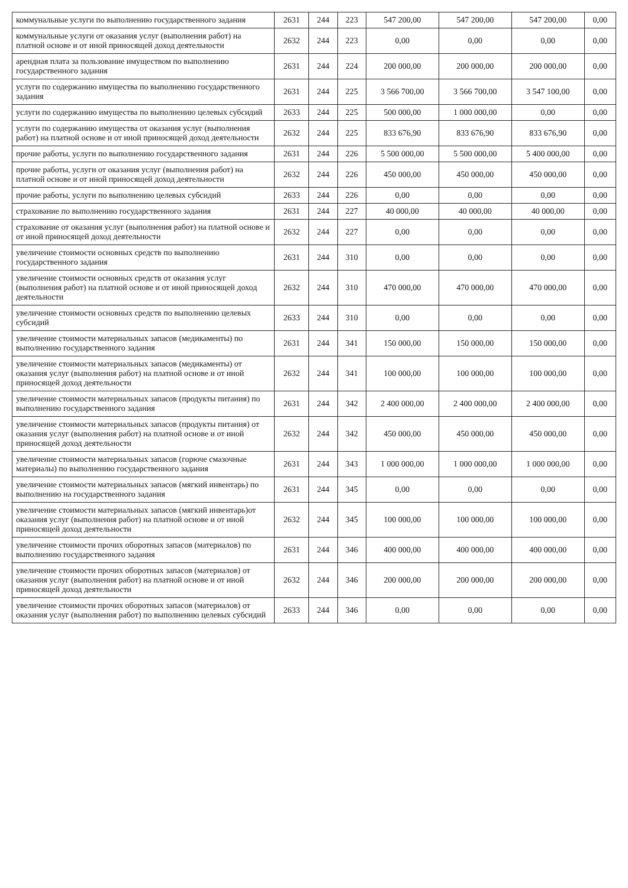| коммунальные услуги по выполнению государственного задания | 2631 | 244 | 223 | 547 200,00 | 547 200,00 | 547 200,00 | 0,00 |
| коммунальные услуги от оказания услуг (выполнения работ) на платной основе и от иной приносящей доход деятельности | 2632 | 244 | 223 | 0,00 | 0,00 | 0,00 | 0,00 |
| арендная плата за пользование имуществом по выполнению государственного задания | 2631 | 244 | 224 | 200 000,00 | 200 000,00 | 200 000,00 | 0,00 |
| услуги по содержанию имущества по выполнению государственного задания | 2631 | 244 | 225 | 3 566 700,00 | 3 566 700,00 | 3 547 100,00 | 0,00 |
| услуги по содержанию имущества по выполнению целевых субсидий | 2633 | 244 | 225 | 500 000,00 | 1 000 000,00 | 0,00 | 0,00 |
| услуги по содержанию имущества от оказания услуг (выполнения работ) на платной основе и от иной приносящей доход деятельности | 2632 | 244 | 225 | 833 676,90 | 833 676,90 | 833 676,90 | 0,00 |
| прочие работы, услуги по выполнению государственного задания | 2631 | 244 | 226 | 5 500 000,00 | 5 500 000,00 | 5 400 000,00 | 0,00 |
| прочие работы, услуги от оказания услуг (выполнения работ) на платной основе и от иной приносящей доход деятельности | 2632 | 244 | 226 | 450 000,00 | 450 000,00 | 450 000,00 | 0,00 |
| прочие работы, услуги по выполнению целевых субсидий | 2633 | 244 | 226 | 0,00 | 0,00 | 0,00 | 0,00 |
| страхование по выполнению государственного задания | 2631 | 244 | 227 | 40 000,00 | 40 000,00 | 40 000,00 | 0,00 |
| страхование от оказания услуг (выполнения работ) на платной основе и от иной приносящей доход деятельности | 2632 | 244 | 227 | 0,00 | 0,00 | 0,00 | 0,00 |
| увеличение стоимости основных средств по выполнению государственного задания | 2631 | 244 | 310 | 0,00 | 0,00 | 0,00 | 0,00 |
| увеличение стоимости основных средств от оказания услуг (выполнения работ) на платной основе и от иной приносящей доход деятельности | 2632 | 244 | 310 | 470 000,00 | 470 000,00 | 470 000,00 | 0,00 |
| увеличение стоимости основных средств по выполнению целевых субсидий | 2633 | 244 | 310 | 0,00 | 0,00 | 0,00 | 0,00 |
| увеличение стоимости материальных запасов (медикаменты) по выполнению государственного задания | 2631 | 244 | 341 | 150 000,00 | 150 000,00 | 150 000,00 | 0,00 |
| увеличение стоимости материальных запасов (медикаменты) от оказания услуг (выполнения работ) на платной основе и от иной приносящей доход деятельности | 2632 | 244 | 341 | 100 000,00 | 100 000,00 | 100 000,00 | 0,00 |
| увеличение стоимости материальных запасов (продукты питания) по выполнению государственного задания | 2631 | 244 | 342 | 2 400 000,00 | 2 400 000,00 | 2 400 000,00 | 0,00 |
| увеличение стоимости материальных запасов (продукты питания) от оказания услуг (выполнения работ) на платной основе и от иной приносящей доход деятельности | 2632 | 244 | 342 | 450 000,00 | 450 000,00 | 450 000,00 | 0,00 |
| увеличение стоимости материальных запасов (горюче смазочные материалы) по выполнению государственного задания | 2631 | 244 | 343 | 1 000 000,00 | 1 000 000,00 | 1 000 000,00 | 0,00 |
| увеличение стоимости материальных запасов (мягкий инвентарь) по выполнению на государственного задания | 2631 | 244 | 345 | 0,00 | 0,00 | 0,00 | 0,00 |
| увеличение стоимости материальных запасов (мягкий инвентарь)от оказания услуг (выполнения работ) на платной основе и от иной приносящей доход деятельности | 2632 | 244 | 345 | 100 000,00 | 100 000,00 | 100 000,00 | 0,00 |
| увеличение стоимости прочих оборотных запасов (материалов) по выполнению государственного задания | 2631 | 244 | 346 | 400 000,00 | 400 000,00 | 400 000,00 | 0,00 |
| увеличение стоимости прочих оборотных запасов (материалов) от оказания услуг (выполнения работ) на платной основе и от иной приносящей доход деятельности | 2632 | 244 | 346 | 200 000,00 | 200 000,00 | 200 000,00 | 0,00 |
| увеличение стоимости прочих оборотных запасов (материалов) от оказания услуг (выполнения работ) по выполнению целевых субсидий | 2633 | 244 | 346 | 0,00 | 0,00 | 0,00 | 0,00 |